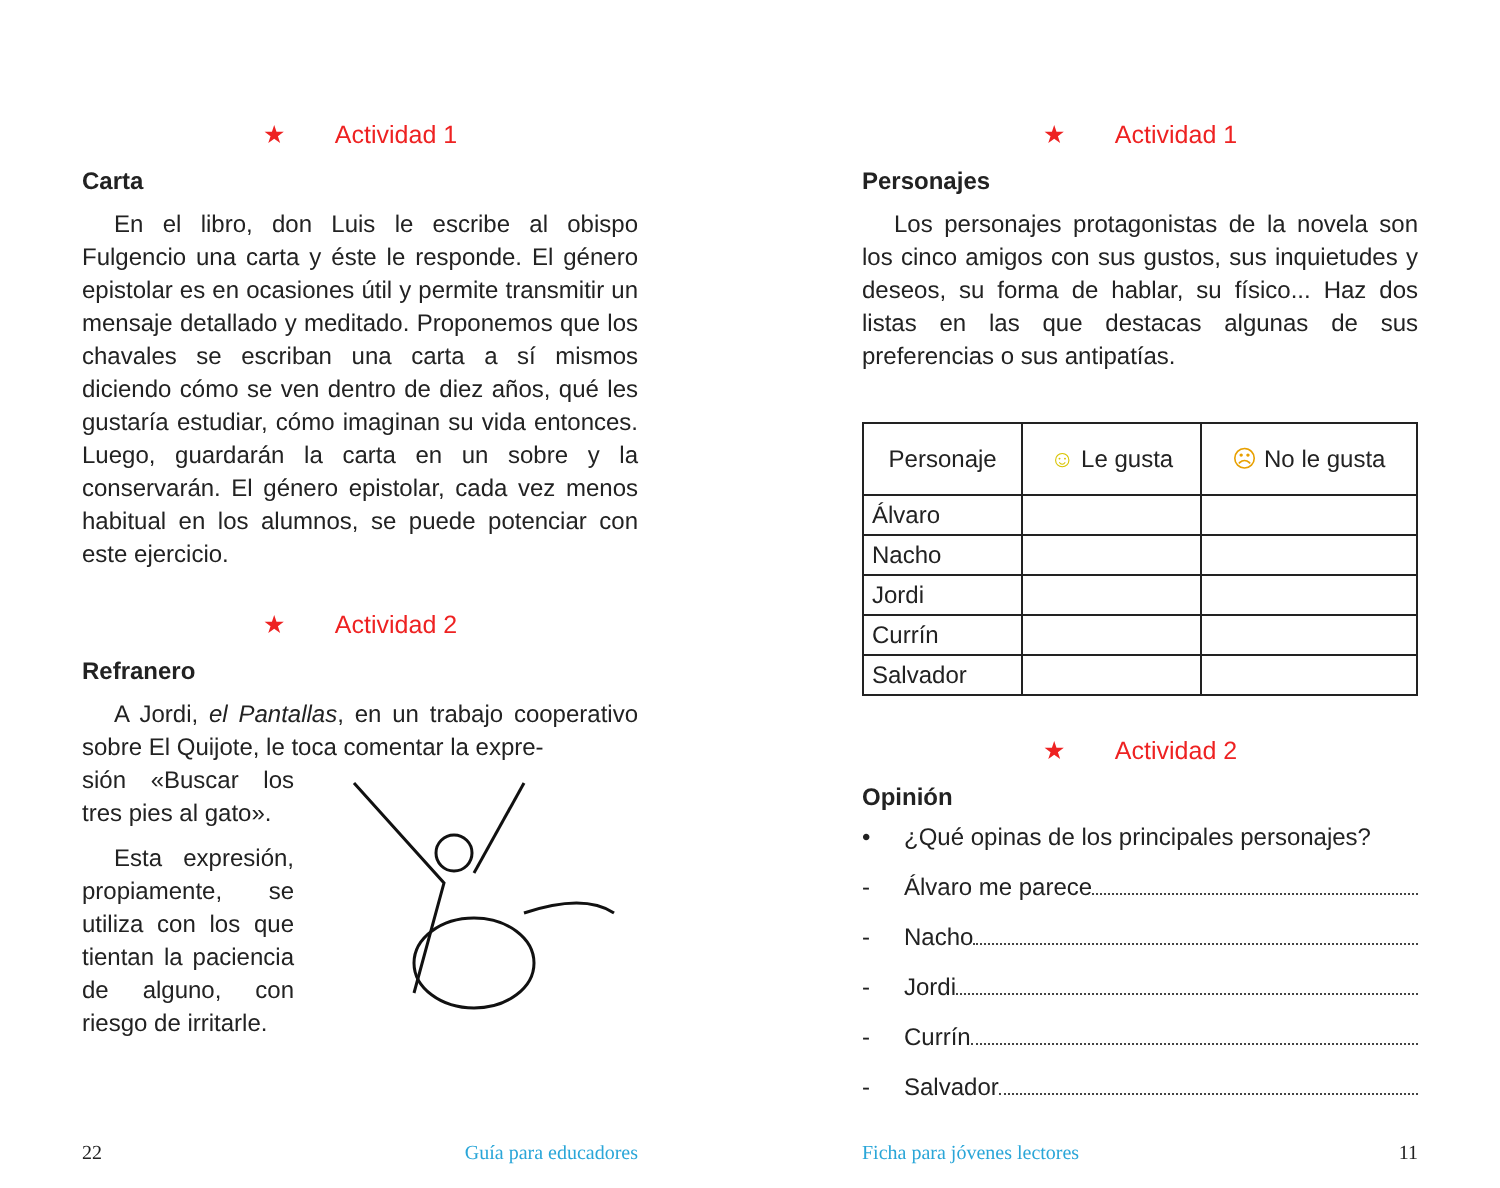★ Actividad 1
Carta
En el libro, don Luis le escribe al obispo Fulgencio una carta y éste le responde. El género epistolar es en ocasiones útil y permite transmitir un mensaje detallado y meditado. Proponemos que los chavales se escriban una carta a sí mismos diciendo cómo se ven dentro de diez años, qué les gustaría estudiar, cómo imaginan su vida entonces. Luego, guardarán la carta en un sobre y la conservarán. El género epistolar, cada vez menos habitual en los alumnos, se puede potenciar con este ejercicio.
★ Actividad 2
Refranero
A Jordi, el Pantallas, en un trabajo cooperativo sobre El Quijote, le toca comentar la expre-
sión «Buscar los tres pies al gato».
Esta expresión, propiamente, se utiliza con los que tientan la paciencia de alguno, con riesgo de irritarle.
22 Guía para educadores
★ Actividad 1
Personajes
Los personajes protagonistas de la novela son los cinco amigos con sus gustos, sus inquietudes y deseos, su forma de hablar, su físico... Haz dos listas en las que destacas algunas de sus preferencias o sus antipatías.
| Personaje | ☺ Le gusta | ☹ No le gusta |
| --- | --- | --- |
| Álvaro | | |
| Nacho | | |
| Jordi | | |
| Currín | | |
| Salvador | | |
★ Actividad 2
Opinión
• ¿Qué opinas de los principales personajes?
- Álvaro me parece
- Nacho
- Jordi
- Currín
- Salvador
Ficha para jóvenes lectores 11